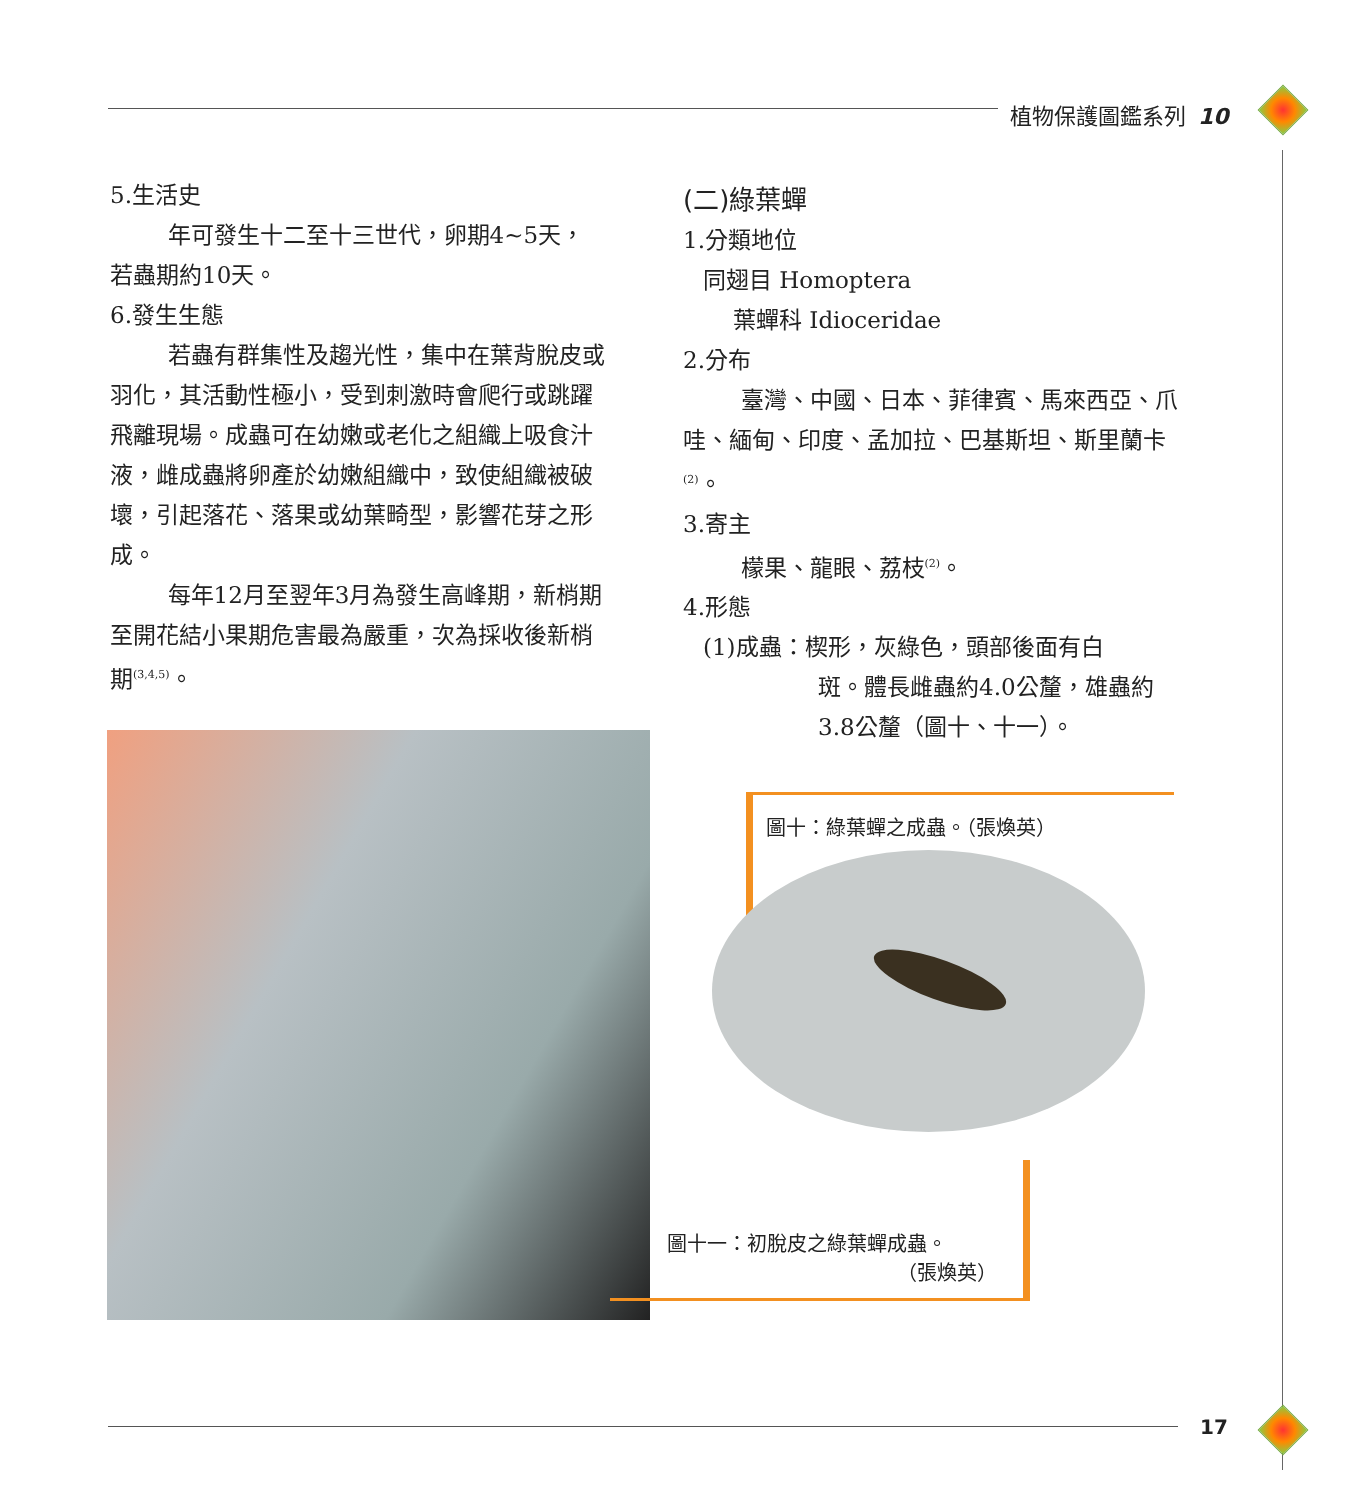植物保護圖鑑系列 10
5.生活史
年可發生十二至十三世代，卵期4~5天，若蟲期約10天。
6.發生生態
若蟲有群集性及趨光性，集中在葉背脫皮或羽化，其活動性極小，受到刺激時會爬行或跳躍飛離現場。成蟲可在幼嫩或老化之組織上吸食汁液，雌成蟲將卵產於幼嫩組織中，致使組織被破壞，引起落花、落果或幼葉畸型，影響花芽之形成。
每年12月至翌年3月為發生高峰期，新梢期至開花結小果期危害最為嚴重，次為採收後新梢期<sup>(3,4,5)</sup>。
(二)綠葉蟬
1.分類地位
同翅目 Homoptera
葉蟬科 Idioceridae
2.分布
臺灣、中國、日本、菲律賓、馬來西亞、爪哇、緬甸、印度、孟加拉、巴基斯坦、斯里蘭卡<sup>(2)</sup>。
3.寄主
檬果、龍眼、荔枝<sup>(2)</sup>。
4.形態
(1)成蟲：楔形，灰綠色，頭部後面有白
斑。體長雌蟲約4.0公釐，雄蟲約3.8公釐（圖十、十一）。
圖十：綠葉蟬之成蟲。（張煥英）
圖十一：初脫皮之綠葉蟬成蟲。
（張煥英）
17